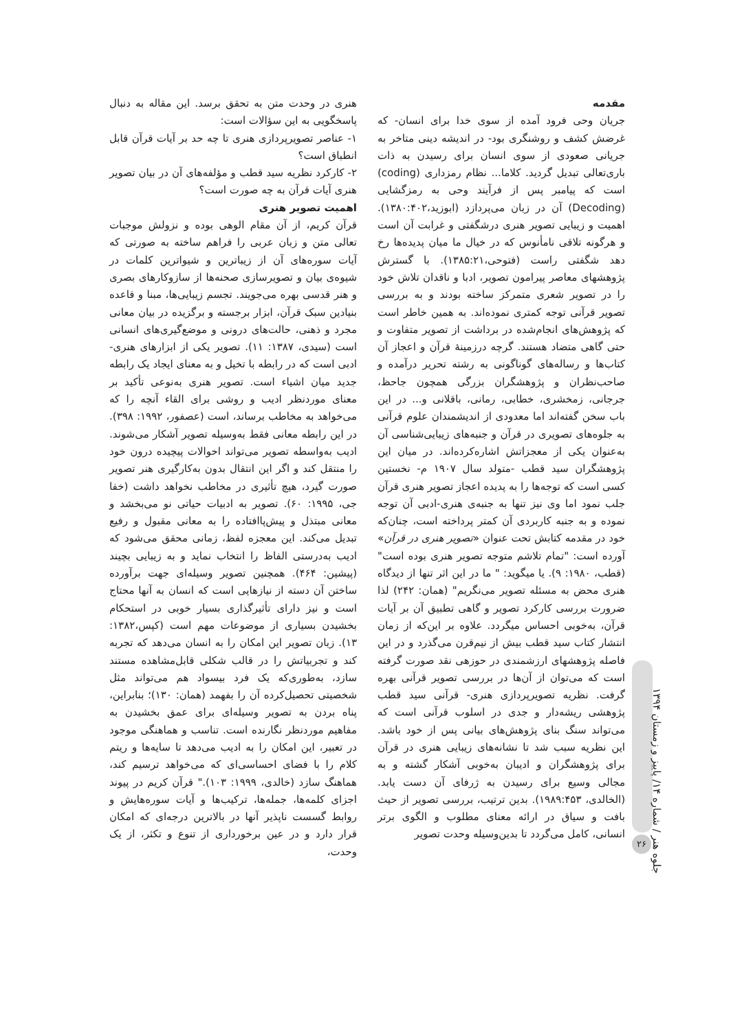مقدمه
جریان وحی فرود آمده از سوی خدا برای انسان- که غرضش کشف و روشنگری بود- در اندیشه دینی متاخر به جریانی صعودی از سوی انسان برای رسیدن به ذات باری‌تعالی تبدیل گردید. کلاما... نظام رمزداری (coding) است که پیامبر پس از فرآیند وحی به رمزگشایی (Decoding) آن در زبان می‌پردازد (ابوزید،۱۳۸۰:۴۰۲). اهمیت و زیبایی تصویر هنری درشگفتی و غرابت آن است و هرگونه تلاقی نامأنوس که در خیال ما میان پدیده‌ها رخ دهد شگفتی راست (فتوحی،۱۳۸۵:۲۱). با گسترش پژوهشهای معاصر پیرامون تصویر، ادبا و ناقدان تلاش خود را در تصویر شعری متمرکز ساخته بودند و به بررسی تصویر قرآنی توجه کمتری نموده‌اند. به همین خاطر است که پژوهش‌های انجام‌شده در برداشت از تصویر متفاوت و حتی گاهی متضاد هستند. گرچه درزمینهٔ قرآن و اعجاز آن کتاب‌ها و رساله‌های گوناگونی به رشته تحریر درآمده و صاحب‌نظران و پژوهشگران بزرگی همچون جاحظ، جرجانی، زمخشری، خطابی، رمانی، باقلانی و... در این باب سخن گفته‌اند اما معدودی از اندیشمندان علوم قرآنی به جلوه‌های تصویری در قرآن و جنبه‌های زیبایی‌شناسی آن به‌عنوان یکی از معجزاتش اشاره‌کرده‌اند. در میان این پژوهشگران سید قطب -متولد سال ۱۹۰۷ م- نخستین کسی است که توجه‌ها را به پدیده اعجاز تصویر هنری قرآن جلب نمود اما وی نیز تنها به جنبه‌ی هنری-ادبی آن توجه نموده و به جنبه کاربردی آن کمتر پرداخته است، چنان‌که خود در مقدمه کتابش تحت عنوان «تصویر هنری در قرآن» آورده است: "تمام تلاشم متوجه تصویر هنری بوده است" (قطب، ۱۹۸۰: ۹). یا میگوید: " ما در این اثر تنها از دیدگاه هنری محض به مسئله تصویر می‌نگریم" (همان: ۲۴۲) لذا ضرورت بررسی کارکرد تصویر و گاهی تطبیق آن بر آیات قرآن، به‌خوبی احساس میگردد. علاوه بر این‌که از زمان انتشار کتاب سید قطب بیش از نیم‌قرن می‌گذرد و در این فاصله پژوهشهای ارزشمندی در حوزهی نقد صورت گرفته است که می‌توان از آن‌ها در بررسی تصویر قرآنی بهره گرفت. نظریه تصویرپردازی هنری- قرآنی سید قطب پژوهشی ریشه‌دار و جدی در اسلوب قرآنی است که می‌تواند سنگ بنای پژوهش‌های بیانی پس از خود باشد. این نظریه سبب شد تا نشانه‌های زیبایی هنری در قرآن برای پژوهشگران و ادیبان به‌خوبی آشکار گشته و به مجالی وسیع برای رسیدن به ژرفای آن دست یابد. (الخالدی، ۱۹۸۹:۴۵۳). بدین ترتیب، بررسی تصویر از حیث بافت و سیاق در ارائه معنای مطلوب و الگوی برتر انسانی، کامل می‌گردد تا بدین‌وسیله وحدت تصویر
هنری در وحدت متن به تحقق برسد. این مقاله به دنبال پاسخگویی به این سؤالات است:
۱- عناصر تصویرپردازی هنری تا چه حد بر آیات قرآن قابل انطباق است؟
۲- کارکرد نظریه سید قطب و مؤلفه‌های آن در بیان تصویر هنری آیات قرآن به چه صورت است؟
اهمیت تصویر هنری
قرآن کریم، از آن مقام الوهی بوده و نزولش موجبات تعالی متن و زبان عربی را فراهم ساخته به صورتی که آیات سوره‌های آن از زیباترین و شیواترین کلمات در شیوه‌ی بیان و تصویرسازی صحنه‌ها از سازوکارهای بصری و هنر قدسی بهره می‌جویند. تجسم زیبایی‌ها، مبنا و قاعده بنیادین سبک قرآن، ابزار برجسته و برگزیده در بیان معانی مجرد و ذهنی، حالت‌های درونی و موضع‌گیری‌های انسانی است (سیدی، ۱۳۸۷: ۱۱). تصویر یکی از ابزارهای هنری- ادبی است که در رابطه با تخیل و به معنای ایجاد یک رابطه جدید میان اشیاء است. تصویر هنری به‌نوعی تأکید بر معنای موردنظر ادیب و روشی برای القاء آنچه را که می‌خواهد به مخاطب برساند، است (عصفور، ۱۹۹۲: ۳۹۸). در این رابطه معانی فقط به‌وسیله تصویر آشکار می‌شوند. ادیب به‌واسطه تصویر می‌تواند احوالات پیچیده درون خود را منتقل کند و اگر این انتقال بدون به‌کارگیری هنر تصویر صورت گیرد، هیچ تأثیری در مخاطب نخواهد داشت (خفا جی، ۱۹۹۵: ۶۰). تصویر به ادبیات حیاتی نو می‌بخشد و معانی مبتذل و پیش‌پاافتاده را به معانی مقبول و رفیع تبدیل می‌کند. این معجزه لفظ، زمانی محقق می‌شود که ادیب به‌درستی الفاظ را انتخاب نماید و به زیبایی بچیند (پیشین: ۴۶۴). همچنین تصویر وسیله‌ای جهت برآورده ساختن آن دسته از نیازهایی است که انسان به آنها محتاج است و نیز دارای تأثیرگذاری بسیار خوبی در استحکام بخشیدن بسیاری از موضوعات مهم است (کپس،۱۳۸۲: ۱۳). زبان تصویر این امکان را به انسان می‌دهد که تجربه کند و تجربیاتش را در قالب شکلی قابل‌مشاهده مستند سازد، به‌طوری‌که یک فرد بیسواد هم می‌تواند مثل شخصیتی تحصیل‌کرده آن را بفهمد (همان: ۱۳۰)؛ بنابراین، پناه بردن به تصویر وسیله‌ای برای عمق بخشیدن به مفاهیم موردنظر نگارنده است. تناسب و هماهنگی موجود در تعبیر، این امکان را به ادیب می‌دهد تا سایه‌ها و ریتم کلام را با فضای احساسی‌ای که می‌خواهد ترسیم کند، هماهنگ سازد (خالدی، ۱۹۹۹: ۱۰۳)." قرآن کریم در پیوند اجزای کلمه‌ها، جمله‌ها، ترکیب‌ها و آیات سوره‌هایش و روابط گسست ناپذیر آنها در بالاترین درجه‌ای که امکان قرار دارد و در عین برخورداری از تنوع و تکثر، از یک وحدت،
جلوه هنر / شماره ۱۴/ پاییز و زمستان ۱۳۹۴
۲۶